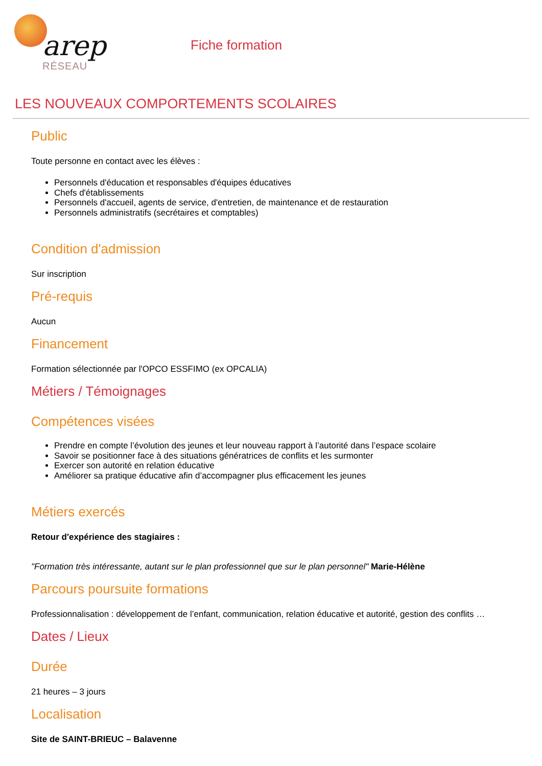arep
RÉSEAU
Fiche formation
LES NOUVEAUX COMPORTEMENTS SCOLAIRES
Public
Toute personne en contact avec les élèves :
Personnels d'éducation et responsables d'équipes éducatives
Chefs d'établissements
Personnels d'accueil, agents de service, d'entretien, de maintenance et de restauration
Personnels administratifs (secrétaires et comptables)
Condition d'admission
Sur inscription
Pré-requis
Aucun
Financement
Formation sélectionnée par l'OPCO ESSFIMO (ex OPCALIA)
Métiers / Témoignages
Compétences visées
Prendre en compte l’évolution des jeunes et leur nouveau rapport à l’autorité dans l’espace scolaire
Savoir se positionner face à des situations génératrices de conflits et les surmonter
Exercer son autorité en relation éducative
Améliorer sa pratique éducative afin d’accompagner plus efficacement les jeunes
Métiers exercés
Retour d'expérience des stagiaires :
"Formation très intéressante, autant sur le plan professionnel que sur le plan personnel" Marie-Hélène
Parcours poursuite formations
Professionnalisation : développement de l’enfant, communication, relation éducative et autorité, gestion des conflits …
Dates / Lieux
Durée
21 heures – 3 jours
Localisation
Site de SAINT-BRIEUC – Balavenne